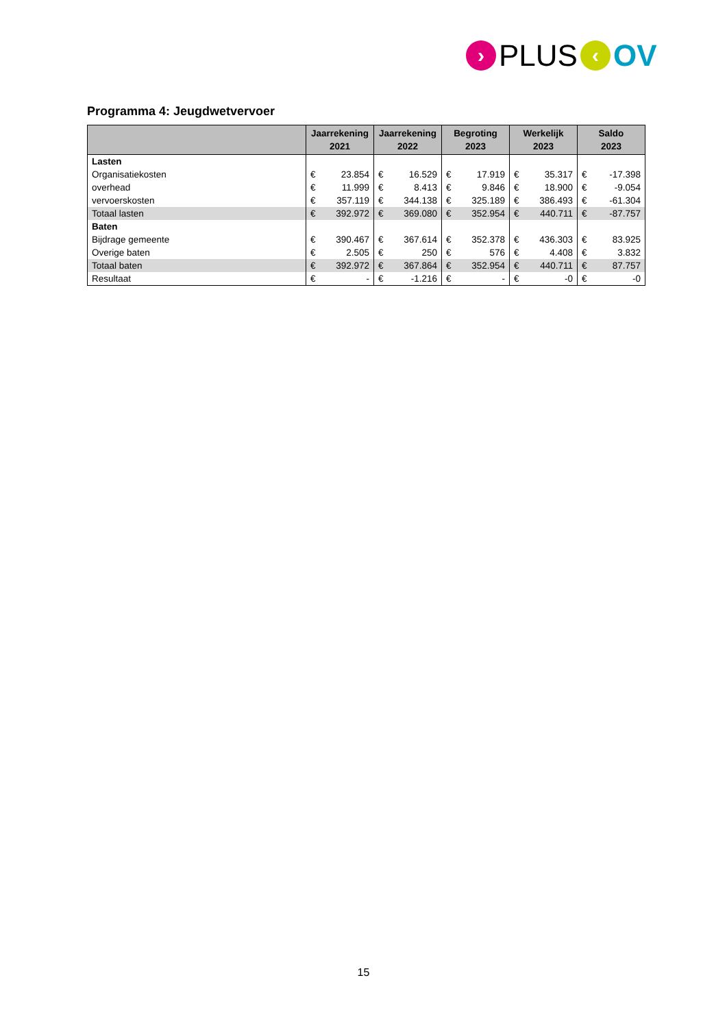› PLUS ‹ OV
Programma 4: Jeugdwetvervoer
| | Jaarrekening 2021 | | Jaarrekening 2022 | | Begroting 2023 | | Werkelijk 2023 | | Saldo 2023 | |
| --- | --- | --- | --- | --- | --- | --- | --- | --- | --- | --- |
| Lasten | | | | | | | | | | |
| Organisatiekosten | € | 23.854 | € | 16.529 | € | 17.919 | € | 35.317 | € | -17.398 |
| overhead | € | 11.999 | € | 8.413 | € | 9.846 | € | 18.900 | € | -9.054 |
| vervoerskosten | € | 357.119 | € | 344.138 | € | 325.189 | € | 386.493 | € | -61.304 |
| Totaal lasten | € | 392.972 | € | 369.080 | € | 352.954 | € | 440.711 | € | -87.757 |
| Baten | | | | | | | | | | |
| Bijdrage gemeente | € | 390.467 | € | 367.614 | € | 352.378 | € | 436.303 | € | 83.925 |
| Overige baten | € | 2.505 | € | 250 | € | 576 | € | 4.408 | € | 3.832 |
| Totaal baten | € | 392.972 | € | 367.864 | € | 352.954 | € | 440.711 | € | 87.757 |
| Resultaat | € | - | € | -1.216 | € | - | € | -0 | € | -0 |
15